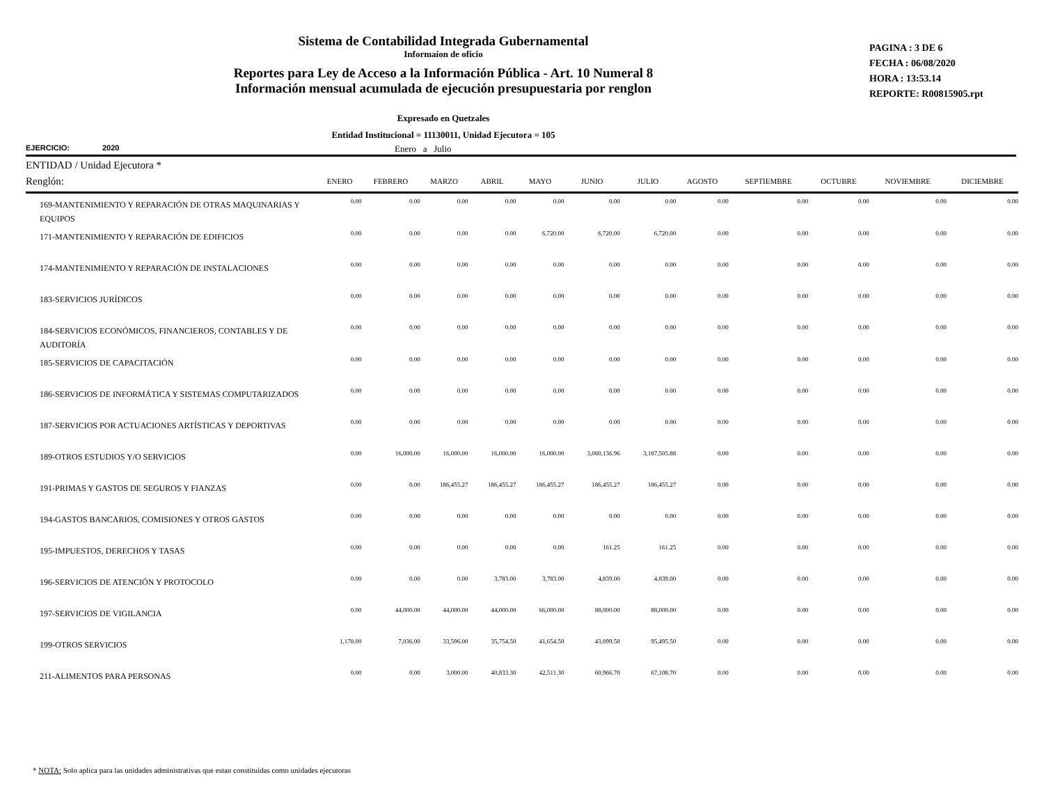Sistema de Contabilidad Integrada Gubernamental
Informaíon de oficio
Reportes para Ley de Acceso a la Información Pública - Art. 10 Numeral 8
Información mensual acumulada de ejecución presupuestaria por renglon
PAGINA : 3 DE 6
FECHA : 06/08/2020
HORA : 13:53.14
REPORTE: R00815905.rpt
Expresado en Quetzales
Entidad Institucional = 11130011, Unidad Ejecutora = 105
EJERCICIO: 2020 Enero a Julio
ENTIDAD / Unidad Ejecutora *
| Renglón: | ENERO | FEBRERO | MARZO | ABRIL | MAYO | JUNIO | JULIO | AGOSTO | SEPTIEMBRE | OCTUBRE | NOVIEMBRE | DICIEMBRE |
| --- | --- | --- | --- | --- | --- | --- | --- | --- | --- | --- | --- | --- |
| 169-MANTENIMIENTO Y REPARACIÓN DE OTRAS MAQUINARIAS Y EQUIPOS | 0.00 | 0.00 | 0.00 | 0.00 | 0.00 | 0.00 | 0.00 | 0.00 | 0.00 | 0.00 | 0.00 | 0.00 |
| 171-MANTENIMIENTO Y REPARACIÓN DE EDIFICIOS | 0.00 | 0.00 | 0.00 | 0.00 | 6,720.00 | 6,720.00 | 6,720.00 | 0.00 | 0.00 | 0.00 | 0.00 | 0.00 |
| 174-MANTENIMIENTO Y REPARACIÓN DE INSTALACIONES | 0.00 | 0.00 | 0.00 | 0.00 | 0.00 | 0.00 | 0.00 | 0.00 | 0.00 | 0.00 | 0.00 | 0.00 |
| 183-SERVICIOS JURÍDICOS | 0.00 | 0.00 | 0.00 | 0.00 | 0.00 | 0.00 | 0.00 | 0.00 | 0.00 | 0.00 | 0.00 | 0.00 |
| 184-SERVICIOS ECONÓMICOS, FINANCIEROS, CONTABLES Y DE AUDITORÍA | 0.00 | 0.00 | 0.00 | 0.00 | 0.00 | 0.00 | 0.00 | 0.00 | 0.00 | 0.00 | 0.00 | 0.00 |
| 185-SERVICIOS DE CAPACITACIÓN | 0.00 | 0.00 | 0.00 | 0.00 | 0.00 | 0.00 | 0.00 | 0.00 | 0.00 | 0.00 | 0.00 | 0.00 |
| 186-SERVICIOS DE INFORMÁTICA Y SISTEMAS COMPUTARIZADOS | 0.00 | 0.00 | 0.00 | 0.00 | 0.00 | 0.00 | 0.00 | 0.00 | 0.00 | 0.00 | 0.00 | 0.00 |
| 187-SERVICIOS POR ACTUACIONES ARTÍSTICAS Y DEPORTIVAS | 0.00 | 0.00 | 0.00 | 0.00 | 0.00 | 0.00 | 0.00 | 0.00 | 0.00 | 0.00 | 0.00 | 0.00 |
| 189-OTROS ESTUDIOS Y/O SERVICIOS | 0.00 | 16,000.00 | 16,000.00 | 16,000.00 | 16,000.00 | 3,060,136.96 | 3,187,505.88 | 0.00 | 0.00 | 0.00 | 0.00 | 0.00 |
| 191-PRIMAS Y GASTOS DE SEGUROS Y FIANZAS | 0.00 | 0.00 | 186,455.27 | 186,455.27 | 186,455.27 | 186,455.27 | 186,455.27 | 0.00 | 0.00 | 0.00 | 0.00 | 0.00 |
| 194-GASTOS BANCARIOS, COMISIONES Y OTROS GASTOS | 0.00 | 0.00 | 0.00 | 0.00 | 0.00 | 0.00 | 0.00 | 0.00 | 0.00 | 0.00 | 0.00 | 0.00 |
| 195-IMPUESTOS, DERECHOS Y TASAS | 0.00 | 0.00 | 0.00 | 0.00 | 0.00 | 161.25 | 161.25 | 0.00 | 0.00 | 0.00 | 0.00 | 0.00 |
| 196-SERVICIOS DE ATENCIÓN Y PROTOCOLO | 0.00 | 0.00 | 0.00 | 3,783.00 | 3,783.00 | 4,839.00 | 4,839.00 | 0.00 | 0.00 | 0.00 | 0.00 | 0.00 |
| 197-SERVICIOS DE VIGILANCIA | 0.00 | 44,000.00 | 44,000.00 | 44,000.00 | 66,000.00 | 88,000.00 | 88,000.00 | 0.00 | 0.00 | 0.00 | 0.00 | 0.00 |
| 199-OTROS SERVICIOS | 1,178.00 | 7,036.00 | 33,596.00 | 35,754.50 | 41,654.50 | 43,099.50 | 95,495.50 | 0.00 | 0.00 | 0.00 | 0.00 | 0.00 |
| 211-ALIMENTOS PARA PERSONAS | 0.00 | 0.00 | 3,000.00 | 40,833.30 | 42,511.30 | 60,966.70 | 67,108.70 | 0.00 | 0.00 | 0.00 | 0.00 | 0.00 |
* NOTA: Solo aplica para las unidades administrativas que estan constituidas como unidades ejecutoras